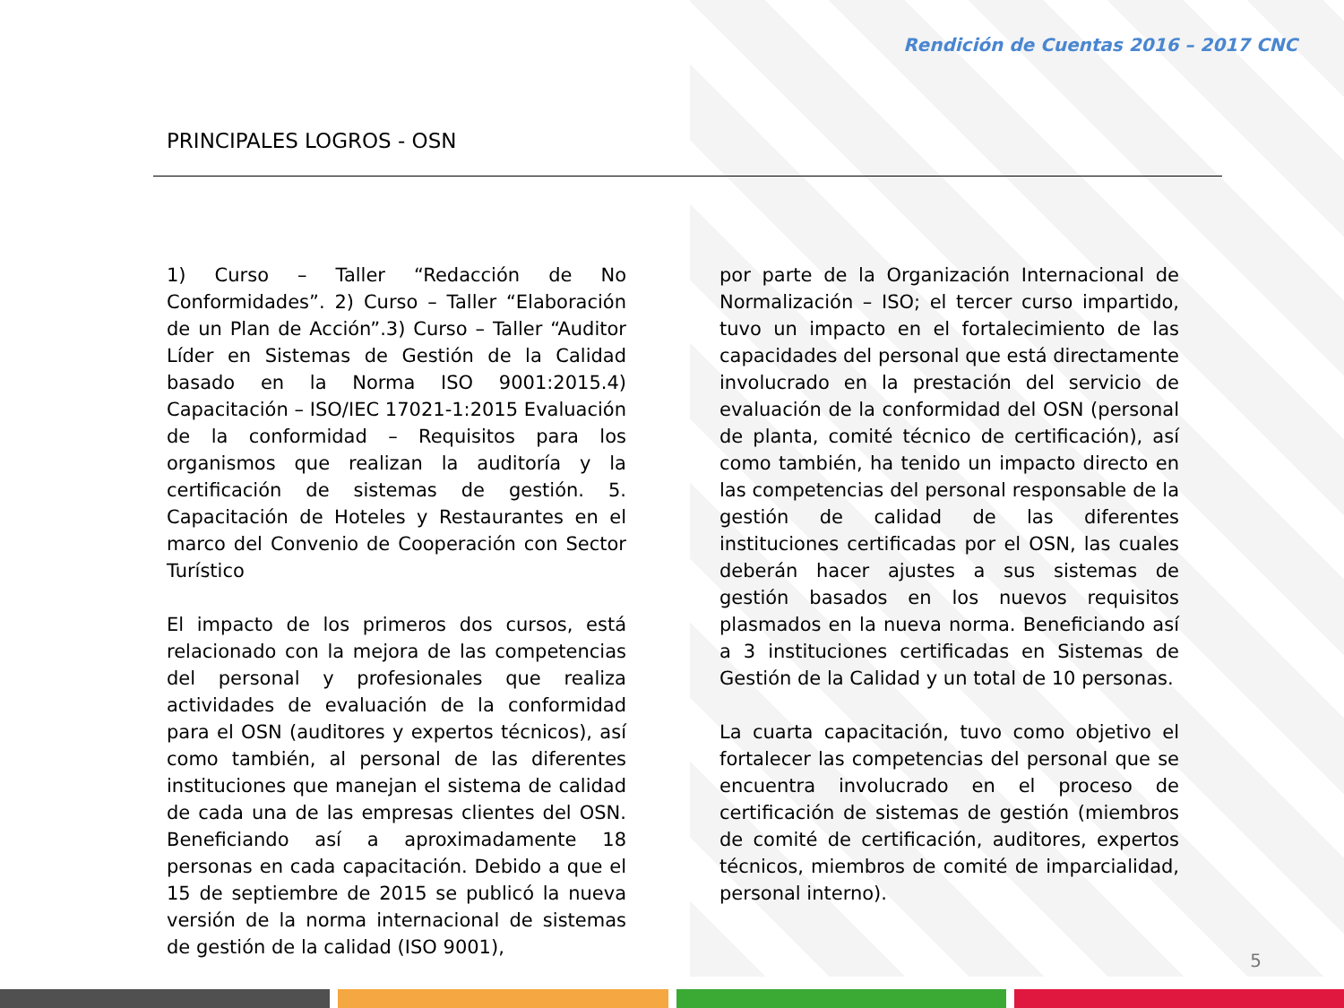Rendición de Cuentas 2016 – 2017 CNC
PRINCIPALES LOGROS - OSN
1) Curso – Taller “Redacción de No Conformidades”. 2) Curso – Taller “Elaboración de un Plan de Acción”.3) Curso – Taller “Auditor Líder en Sistemas de Gestión de la Calidad basado en la Norma ISO 9001:2015.4) Capacitación – ISO/IEC 17021-1:2015 Evaluación de la conformidad – Requisitos para los organismos que realizan la auditoría y la certificación de sistemas de gestión. 5. Capacitación de Hoteles y Restaurantes en el marco del Convenio de Cooperación con Sector Turístico
El impacto de los primeros dos cursos, está relacionado con la mejora de las competencias del personal y profesionales que realiza actividades de evaluación de la conformidad para el OSN (auditores y expertos técnicos), así como también, al personal de las diferentes instituciones que manejan el sistema de calidad de cada una de las empresas clientes del OSN. Beneficiando así a aproximadamente 18 personas en cada capacitación. Debido a que el 15 de septiembre de 2015 se publicó la nueva versión de la norma internacional de sistemas de gestión de la calidad (ISO 9001),
por parte de la Organización Internacional de Normalización – ISO; el tercer curso impartido, tuvo un impacto en el fortalecimiento de las capacidades del personal que está directamente involucrado en la prestación del servicio de evaluación de la conformidad del OSN (personal de planta, comité técnico de certificación), así como también, ha tenido un impacto directo en las competencias del personal responsable de la gestión de calidad de las diferentes instituciones certificadas por el OSN, las cuales deberán hacer ajustes a sus sistemas de gestión basados en los nuevos requisitos plasmados en la nueva norma. Beneficiando así a 3 instituciones certificadas en Sistemas de Gestión de la Calidad y un total de 10 personas.
La cuarta capacitación, tuvo como objetivo el fortalecer las competencias del personal que se encuentra involucrado en el proceso de certificación de sistemas de gestión (miembros de comité de certificación, auditores, expertos técnicos, miembros de comité de imparcialidad, personal interno).
5